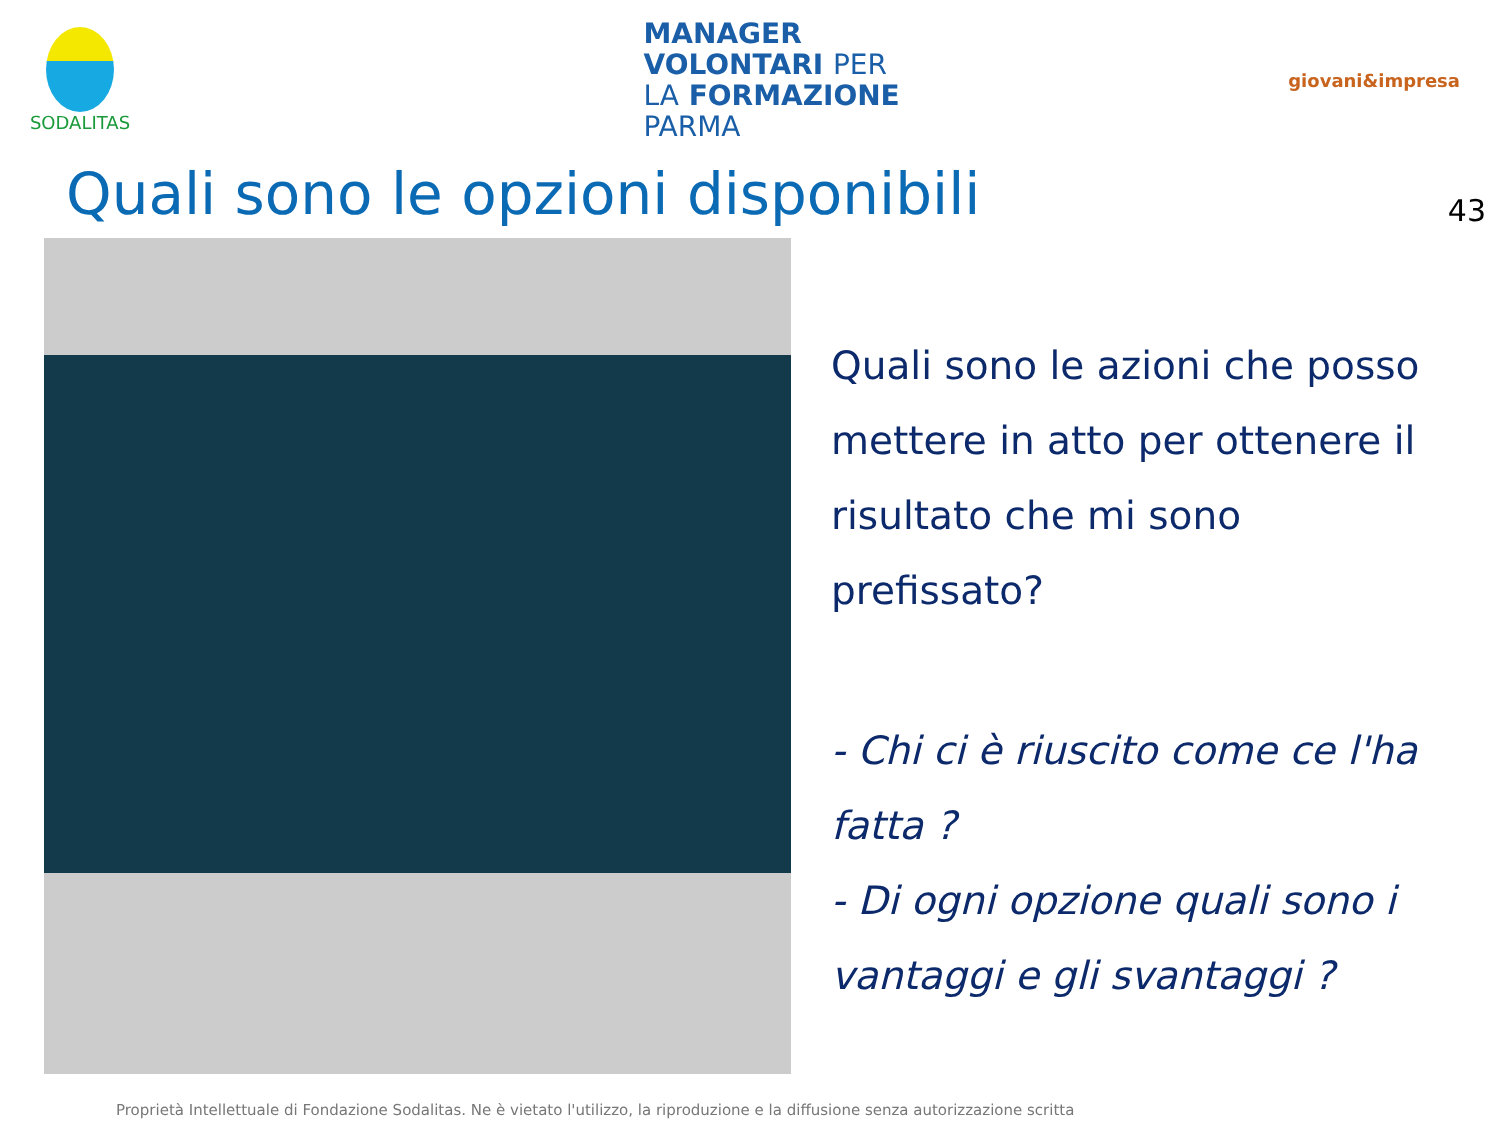SODALITAS
MANAGER
VOLONTARI PER
LA FORMAZIONE
PARMA
giovani&impresa
Quali sono le opzioni disponibili 43
Quali sono le azioni che posso mettere in atto per ottenere il risultato che mi sono prefissato?
- Chi ci è riuscito come ce l'ha fatta ?
- Di ogni opzione quali sono i vantaggi e gli svantaggi ?
Proprietà Intellettuale di Fondazione Sodalitas. Ne è vietato l'utilizzo, la riproduzione e la diffusione senza autorizzazione scritta